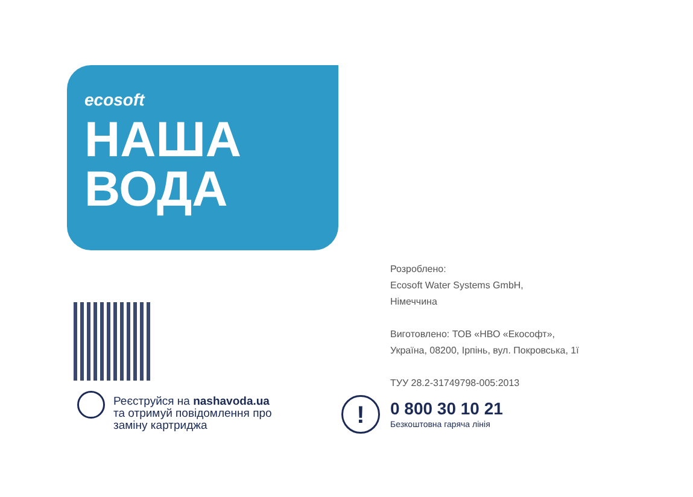ecosoft
НАША
ВОДА
Реєструйся на nashavoda.ua
та отримуй повідомлення про
заміну картриджа
Розроблено:
Ecosoft Water Systems GmbH,
Німеччина
Виготовлено: ТОВ «НВО «Екософт»,
Україна, 08200, Ірпінь, вул. Покровська, 1ї
ТУУ 28.2-31749798-005:2013
!
0 800 30 10 21
Безкоштовна гаряча лінія